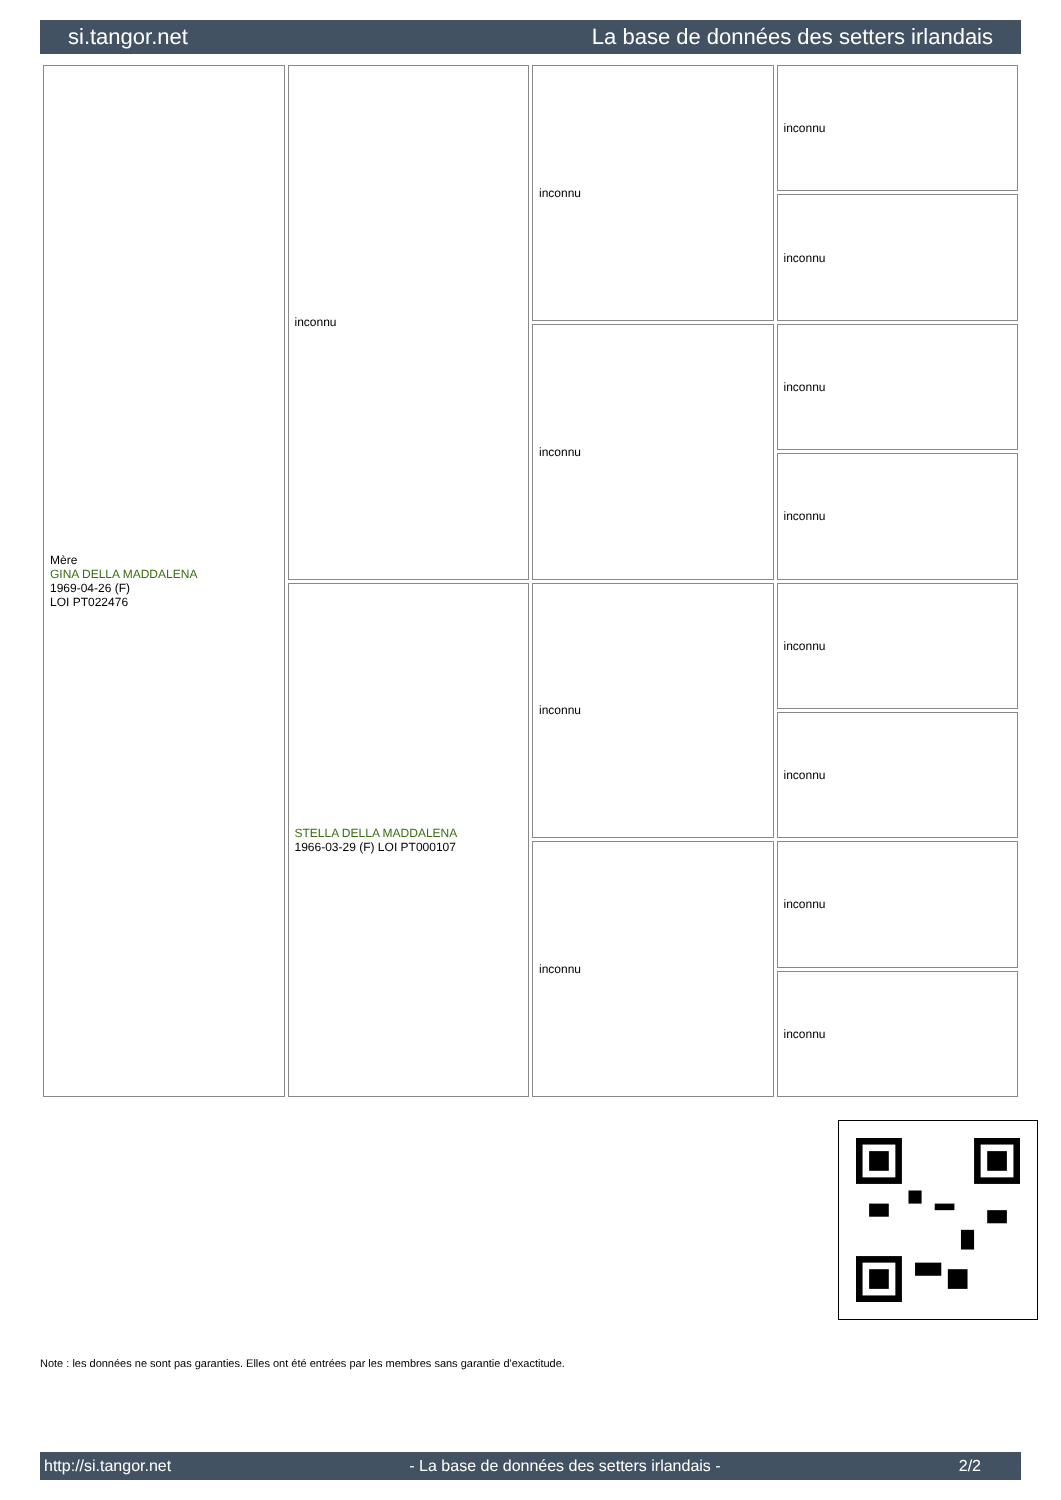si.tangor.net La base de données des setters irlandais
| Mère GINA DELLA MADDALENA 1969-04-26 (F) LOI PT022476 | inconnu | inconnu | inconnu |
| | | | inconnu |
| | | inconnu | inconnu |
| | | | inconnu |
| | STELLA DELLA MADDALENA 1966-03-29 (F) LOI PT000107 | inconnu | inconnu |
| | | | inconnu |
| | | inconnu | inconnu |
| | | | inconnu |
Note : les données ne sont pas garanties. Elles ont été entrées par les membres sans garantie d'exactitude.
http://si.tangor.net - La base de données des setters irlandais - 2/2